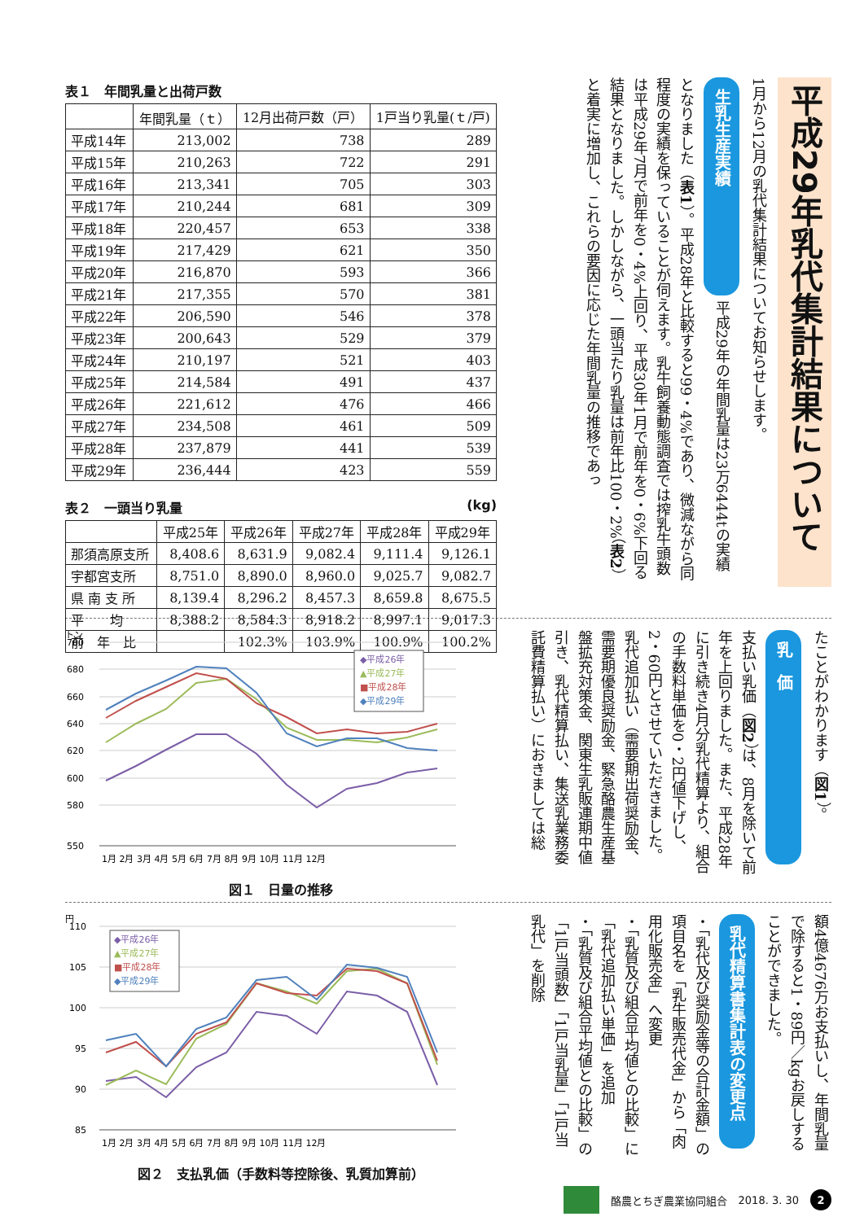表１　年間乳量と出荷戸数
| | 年間乳量（ｔ） | 12月出荷戸数（戸） | 1戸当り乳量(ｔ/戸) |
| --- | --- | --- | --- |
| 平成14年 | 213,002 | 738 | 289 |
| 平成15年 | 210,263 | 722 | 291 |
| 平成16年 | 213,341 | 705 | 303 |
| 平成17年 | 210,244 | 681 | 309 |
| 平成18年 | 220,457 | 653 | 338 |
| 平成19年 | 217,429 | 621 | 350 |
| 平成20年 | 216,870 | 593 | 366 |
| 平成21年 | 217,355 | 570 | 381 |
| 平成22年 | 206,590 | 546 | 378 |
| 平成23年 | 200,643 | 529 | 379 |
| 平成24年 | 210,197 | 521 | 403 |
| 平成25年 | 214,584 | 491 | 437 |
| 平成26年 | 221,612 | 476 | 466 |
| 平成27年 | 234,508 | 461 | 509 |
| 平成28年 | 237,879 | 441 | 539 |
| 平成29年 | 236,444 | 423 | 559 |
表２　一頭当り乳量 (kg)
| | 平成25年 | 平成26年 | 平成27年 | 平成28年 | 平成29年 |
| --- | --- | --- | --- | --- | --- |
| 那須高原支所 | 8,408.6 | 8,631.9 | 9,082.4 | 9,111.4 | 9,126.1 |
| 宇都宮支所 | 8,751.0 | 8,890.0 | 8,960.0 | 9,025.7 | 9,082.7 |
| 県 南 支 所 | 8,139.4 | 8,296.2 | 8,457.3 | 8,659.8 | 8,675.5 |
| 平 均 | 8,388.2 | 8,584.3 | 8,918.2 | 8,997.1 | 9,017.3 |
| 前 年 比 | | 102.3% | 103.9% | 100.9% | 100.2% |
平成29年乳代集計結果について
1月から12月の乳代集計結果についてお知らせします。 生乳生産実績 平成29年の年間乳量は23万6444tの実績となりました（表1）。平成28年と比較すると99・4%であり、微減ながら同程度の実績を保っていることが伺えます。乳牛飼養動態調査では搾乳牛頭数は平成29年7月で前年を0・4%上回り、平成30年1月で前年を0・6%下回る結果となりました。しかしながら、一頭当たり乳量は前年比100・2%（表2）と着実に増加し、これらの要因に応じた年間乳量の推移であっ
トン
700
680
660
640
620
600
580
550
1月 2月 3月 4月 5月 6月 7月 8月 9月 10月 11月 12月
◆平成26年
▲平成27年
■平成28年
◆平成29年
図１　日量の推移
たことがわかります（図1）。 乳　価 支払い乳価（図2）は、8月を除いて前年を上回りました。また、平成28年に引き続き4月分乳代精算より、組合の手数料単価を0・2円値下げし、2・60円とさせていただきました。乳代追加払い（需要期出荷奨励金、需要期優良奨励金、緊急酪農生産基盤拡充対策金、関東生乳販連期中値引き、乳代精算払い、集送乳業務委託費精算払い）におきましては総
円
110
105
100
95
90
85
1月 2月 3月 4月 5月 6月 7月 8月 9月 10月 11月 12月
◆平成26年
▲平成27年
■平成28年
◆平成29年
図２　支払乳価（手数料等控除後、乳質加算前）
額4億4676万お支払いし、年間乳量で除すると1・89円／kgお戻しすることができました。 乳代精算書集計表の変更点 ・「乳代及び奨励金等の合計金額」の項目名を「乳牛販売代金」から「肉用化販売金」へ変更
・「乳質及び組合平均値との比較」に「乳代追加払い単価」を追加
・「乳質及び組合平均値との比較」の「1戸当頭数」「1戸当乳量」「1戸当乳代」を削除
酪農とちぎ農業協同組合 2018. 3. 30 2